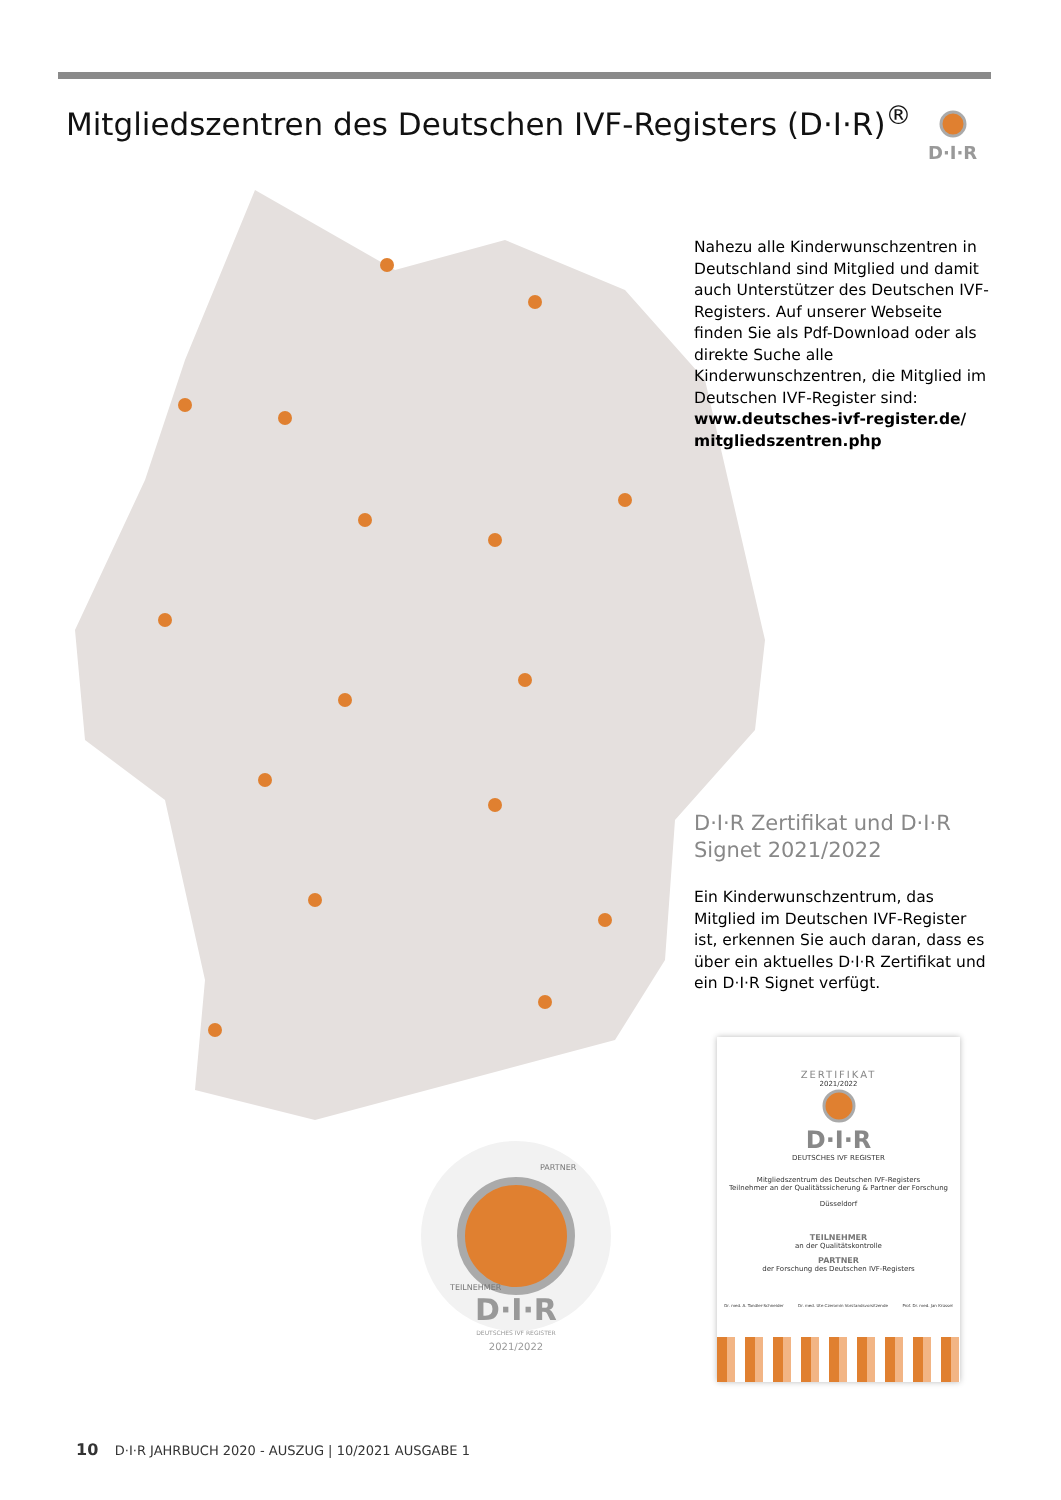Mitgliedszentren des Deutschen IVF-Registers (D·I·R)<sup>®</sup>
D·I·R
Nahezu alle Kinderwunschzentren in Deutschland sind Mitglied und damit auch Unterstützer des Deutschen IVF-Registers. Auf unserer Webseite finden Sie als Pdf-Download oder als direkte Suche alle Kinderwunschzentren, die Mitglied im Deutschen IVF-Register sind: www.deutsches-ivf-register.de/ mitgliedszentren.php
D·I·R Zertifikat und D·I·R Signet 2021/2022
Ein Kinderwunschzentrum, das Mitglied im Deutschen IVF-Register ist, erkennen Sie auch daran, dass es über ein aktuelles D·I·R Zertifikat und ein D·I·R Signet verfügt.
ZERTIFIKAT
2021/2022
D·I·R
DEUTSCHES IVF REGISTER
Mitgliedszentrum des Deutschen IVF-Registers
Teilnehmer an der Qualitätssicherung & Partner der Forschung
Düsseldorf
TEILNEHMER
an der Qualitätskontrolle
PARTNER
der Forschung des Deutschen IVF-Registers
Dr. med. A. Tandler-Schneider Dr. med. Ute Czeromin Vorstandsvorsitzende Prof. Dr. med. Jan Krüssel
D·I·R
DEUTSCHES IVF REGISTER
2021/2022
TEILNEHMER
PARTNER
10 D·I·R JAHRBUCH 2020 - AUSZUG | 10/2021 AUSGABE 1